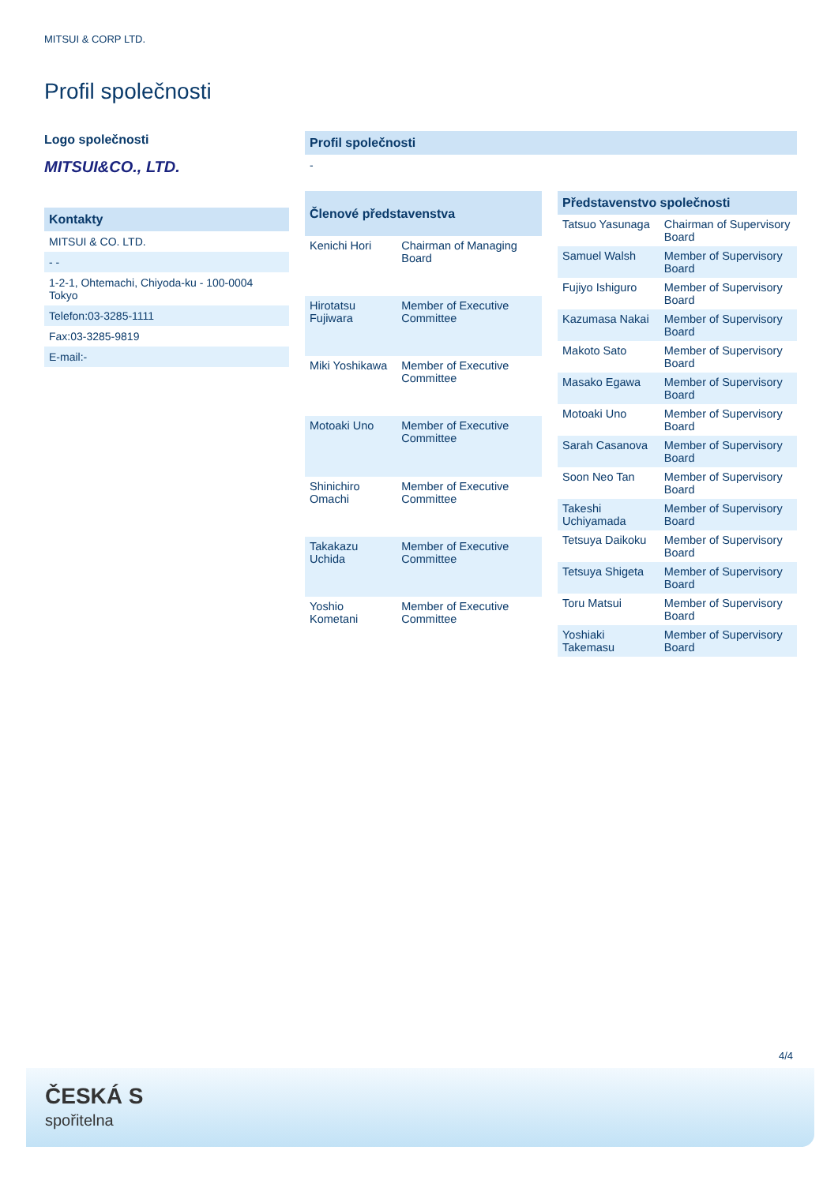MITSUI & CORP LTD.
Profil společnosti
Logo společnosti
MITSUI&CO., LTD.
Kontakty
MITSUI & CO. LTD.
- -
1-2-1, Ohtemachi, Chiyoda-ku - 100-0004 Tokyo
Telefon:03-3285-1111
Fax:03-3285-9819
E-mail:-
Profil společnosti
-
| Členové představenstva | |
| --- | --- |
| Kenichi Hori | Chairman of Managing Board |
| Hirotatsu Fujiwara | Member of Executive Committee |
| Miki Yoshikawa | Member of Executive Committee |
| Motoaki Uno | Member of Executive Committee |
| Shinichiro Omachi | Member of Executive Committee |
| Takakazu Uchida | Member of Executive Committee |
| Yoshio Kometani | Member of Executive Committee |
| Představenstvo společnosti | |
| --- | --- |
| Tatsuo Yasunaga | Chairman of Supervisory Board |
| Samuel Walsh | Member of Supervisory Board |
| Fujiyo Ishiguro | Member of Supervisory Board |
| Kazumasa Nakai | Member of Supervisory Board |
| Makoto Sato | Member of Supervisory Board |
| Masako Egawa | Member of Supervisory Board |
| Motoaki Uno | Member of Supervisory Board |
| Sarah Casanova | Member of Supervisory Board |
| Soon Neo Tan | Member of Supervisory Board |
| Takeshi Uchiyamada | Member of Supervisory Board |
| Tetsuya Daikoku | Member of Supervisory Board |
| Tetsuya Shigeta | Member of Supervisory Board |
| Toru Matsui | Member of Supervisory Board |
| Yoshiaki Takemasu | Member of Supervisory Board |
4/4
ČESKÁ S
spořitelna